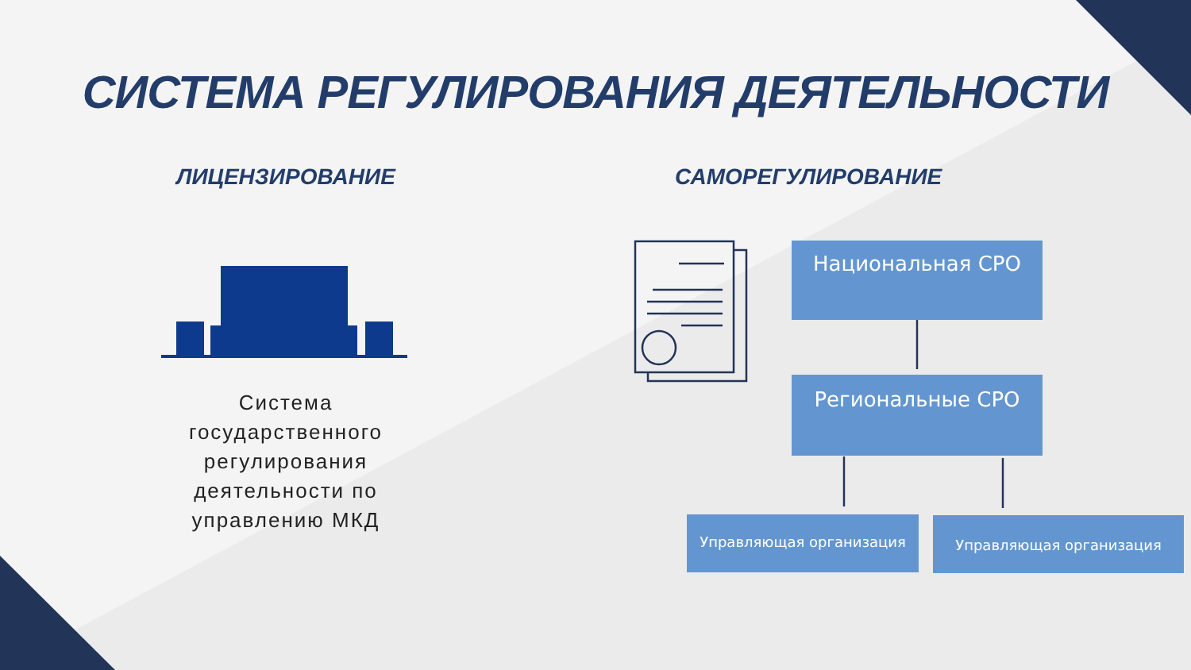СИСТЕМА РЕГУЛИРОВАНИЯ ДЕЯТЕЛЬНОСТИ
ЛИЦЕНЗИРОВАНИЕ
Система
государственного
регулирования
деятельности по
управлению МКД
САМОРЕГУЛИРОВАНИЕ
Национальная СРО
Региональные СРО
Управляющая организация Управляющая организация